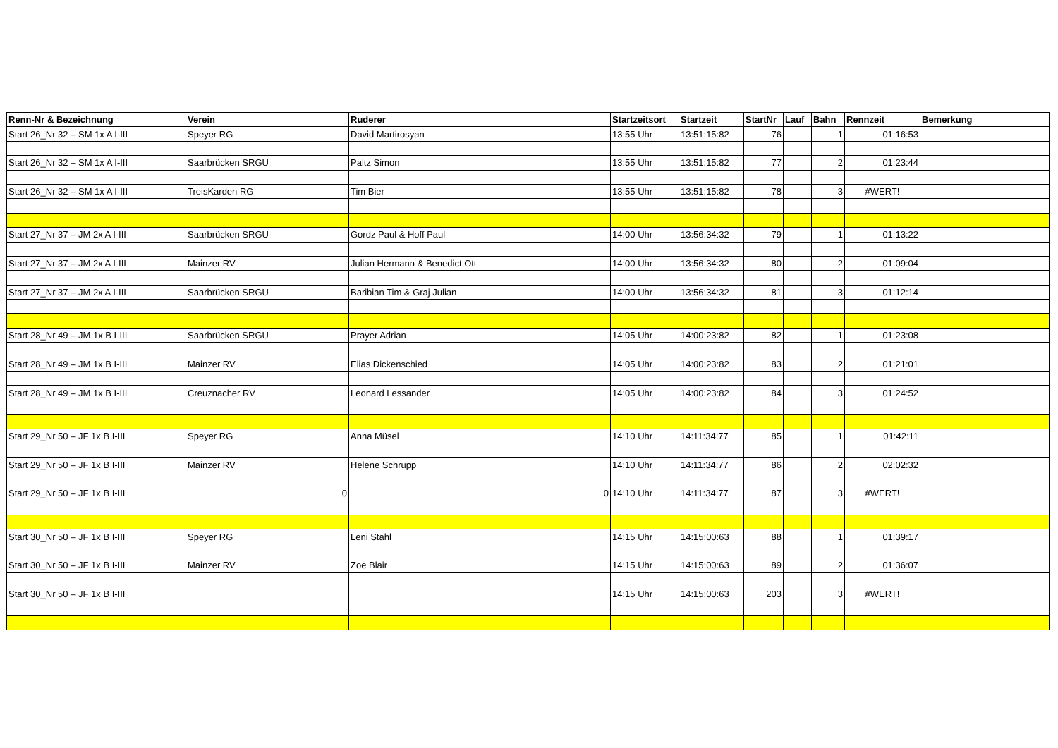| Renn-Nr & Bezeichnung | Verein | Ruderer | Startzeitsort | Startzeit | StartNr | Lauf | Bahn | Rennzeit | Bemerkung |
| --- | --- | --- | --- | --- | --- | --- | --- | --- | --- |
| Start 26_Nr 32 – SM 1x A I-III | Speyer RG | David Martirosyan | 13:55 Uhr | 13:51:15:82 | 76 | | 1 | 01:16:53 | |
| Start 26_Nr 32 – SM 1x A I-III | Saarbrücken SRGU | Paltz Simon | 13:55 Uhr | 13:51:15:82 | 77 | | 2 | 01:23:44 | |
| Start 26_Nr 32 – SM 1x A I-III | TreisKarden RG | Tim Bier | 13:55 Uhr | 13:51:15:82 | 78 | | 3 | #WERT! | |
| Start 27_Nr 37 – JM 2x A I-III | Saarbrücken SRGU | Gordz Paul & Hoff Paul | 14:00 Uhr | 13:56:34:32 | 79 | | 1 | 01:13:22 | |
| Start 27_Nr 37 – JM 2x A I-III | Mainzer RV | Julian Hermann & Benedict Ott | 14:00 Uhr | 13:56:34:32 | 80 | | 2 | 01:09:04 | |
| Start 27_Nr 37 – JM 2x A I-III | Saarbrücken SRGU | Baribian Tim & Graj Julian | 14:00 Uhr | 13:56:34:32 | 81 | | 3 | 01:12:14 | |
| Start 28_Nr 49 – JM 1x B I-III | Saarbrücken SRGU | Prayer Adrian | 14:05 Uhr | 14:00:23:82 | 82 | | 1 | 01:23:08 | |
| Start 28_Nr 49 – JM 1x B I-III | Mainzer RV | Elias Dickenschied | 14:05 Uhr | 14:00:23:82 | 83 | | 2 | 01:21:01 | |
| Start 28_Nr 49 – JM 1x B I-III | Creuznacher RV | Leonard Lessander | 14:05 Uhr | 14:00:23:82 | 84 | | 3 | 01:24:52 | |
| Start 29_Nr 50 – JF 1x B I-III | Speyer RG | Anna Müsel | 14:10 Uhr | 14:11:34:77 | 85 | | 1 | 01:42:11 | |
| Start 29_Nr 50 – JF 1x B I-III | Mainzer RV | Helene Schrupp | 14:10 Uhr | 14:11:34:77 | 86 | | 2 | 02:02:32 | |
| Start 29_Nr 50 – JF 1x B I-III | 0 | 0 | 14:10 Uhr | 14:11:34:77 | 87 | | 3 | #WERT! | |
| Start 30_Nr 50 – JF 1x B I-III | Speyer RG | Leni Stahl | 14:15 Uhr | 14:15:00:63 | 88 | | 1 | 01:39:17 | |
| Start 30_Nr 50 – JF 1x B I-III | Mainzer RV | Zoe Blair | 14:15 Uhr | 14:15:00:63 | 89 | | 2 | 01:36:07 | |
| Start 30_Nr 50 – JF 1x B I-III | | | 14:15 Uhr | 14:15:00:63 | 203 | | 3 | #WERT! | |